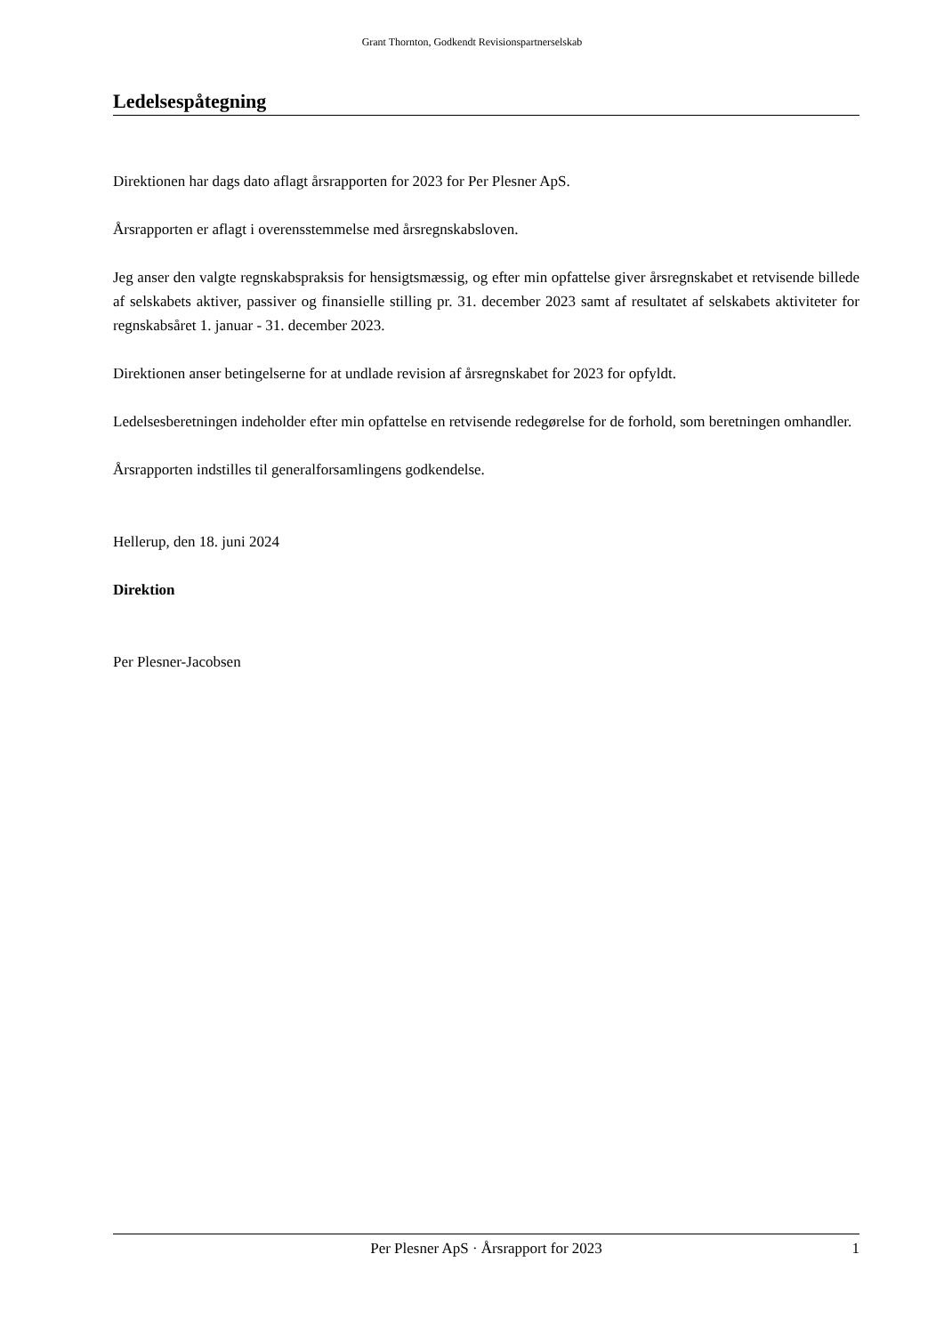Grant Thornton, Godkendt Revisionspartnerselskab
Ledelsespåtegning
Direktionen har dags dato aflagt årsrapporten for 2023 for Per Plesner ApS.
Årsrapporten er aflagt i overensstemmelse med årsregnskabsloven.
Jeg anser den valgte regnskabspraksis for hensigtsmæssig, og efter min opfattelse giver årsregnskabet et retvisende billede af selskabets aktiver, passiver og finansielle stilling pr. 31. december 2023 samt af resultatet af selskabets aktiviteter for regnskabsåret 1. januar - 31. december 2023.
Direktionen anser betingelserne for at undlade revision af årsregnskabet for 2023 for opfyldt.
Ledelsesberetningen indeholder efter min opfattelse en retvisende redegørelse for de forhold, som beretningen omhandler.
Årsrapporten indstilles til generalforsamlingens godkendelse.
Hellerup, den 18. juni 2024
Direktion
Per Plesner-Jacobsen
Per Plesner ApS · Årsrapport for 2023 1